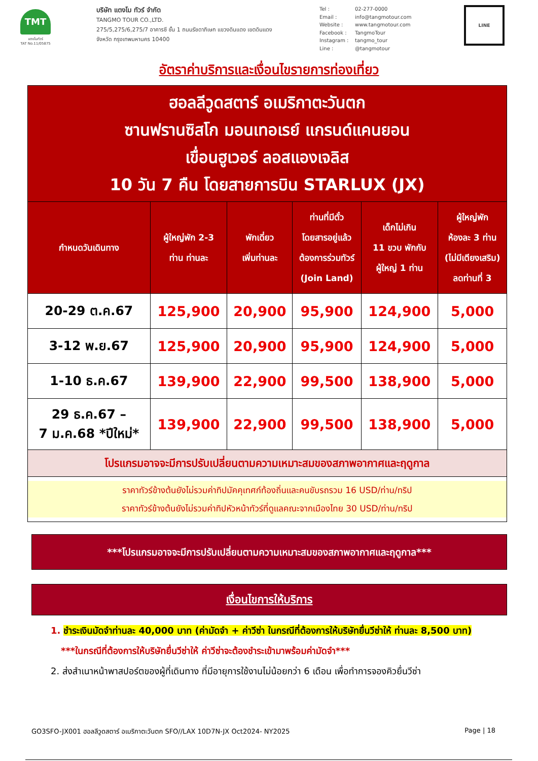TMT
แตงโมทัวร์
TAT No.11/05875
บริษัท แตงโม ทัวร์ จำกัด
TANGMO TOUR CO.,LTD.
275/5,275/6,275/7 อาคารซี ชั้น 1 ถนนรัชดาภิเษก แขวงดินแดง เขตดินแดง
จังหวัด กรุงเทพมหานคร 10400
Tel : 02-277-0000
Email : info@tangmotour.com
Website : www.tangmotour.com
Facebook : TangmoTour
Instagram : tangmo_tour
Line : @tangmotour
LINE
อัตราค่าบริการและเงื่อนไขรายการท่องเที่ยว
| ฮอลลีวูดสตาร์ อเมริกาตะวันตก ซานฟรานซิสโก มอนเทอเรย์ แกรนด์แคนยอน เขื่อนฮูเวอร์ ลอสแองเจลิส 10 วัน 7 คืน โดยสายการบิน STARLUX (JX) | | | | | |
| กำหนดวันเดินทาง | ผู้ใหญ่พัก 2-3 ท่าน ท่านละ | พักเดี่ยว เพิ่มท่านละ | ท่านที่มีตั๋ว โดยสารอยู่แล้ว ต้องการร่วมทัวร์ (Join Land) | เด็กไม่เกิน 11 ขวบ พักกับ ผู้ใหญ่ 1 ท่าน | ผู้ใหญ่พัก ห้องละ 3 ท่าน (ไม่มีเตียงเสริม) ลดท่านที่ 3 |
| 20-29 ต.ค.67 | 125,900 | 20,900 | 95,900 | 124,900 | 5,000 |
| 3-12 พ.ย.67 | 125,900 | 20,900 | 95,900 | 124,900 | 5,000 |
| 1-10 ธ.ค.67 | 139,900 | 22,900 | 99,500 | 138,900 | 5,000 |
| 29 ธ.ค.67 – 7 ม.ค.68 *ปีใหม่* | 139,900 | 22,900 | 99,500 | 138,900 | 5,000 |
| โปรแกรมอาจจะมีการปรับเปลี่ยนตามความเหมาะสมของสภาพอากาศและฤดูกาล | | | | | |
| ราคาทัวร์ข้างต้นยังไม่รวมค่าทิปมัคคุเทศก์ท้องถิ่นและคนขับรถรวม 16 USD/ท่าน/ทริป ราคาทัวร์ข้างต้นยังไม่รวมค่าทิปหัวหน้าทัวร์ที่ดูแลคณะจากเมืองไทย 30 USD/ท่าน/ทริป | | | | | |
***โปรแกรมอาจจะมีการปรับเปลี่ยนตามความเหมาะสมของสภาพอากาศและฤดูกาล***
เงื่อนไขการให้บริการ
1. ชำระเงินมัดจำท่านละ 40,000 บาท (ค่ามัดจำ + ค่าวีซ่า ในกรณีที่ต้องการให้บริษัทยื่นวีซ่าให้ ท่านละ 8,500 บาท)
***ในกรณีที่ต้องการให้บริษัทยื่นวีซ่าให้ ค่าวีซ่าจะต้องชำระเข้ามาพร้อมค่ามัดจำ***
2. ส่งสำเนาหน้าพาสปอร์ตของผู้ที่เดินทาง ที่มีอายุการใช้งานไม่น้อยกว่า 6 เดือน เพื่อทำการจองคิวยื่นวีซ่า
GO3SFO-JX001 ฮอลลีวูดสตาร์ อเมริกาตะวันตก SFO//LAX 10D7N-JX Oct2024- NY2025 Page | 18